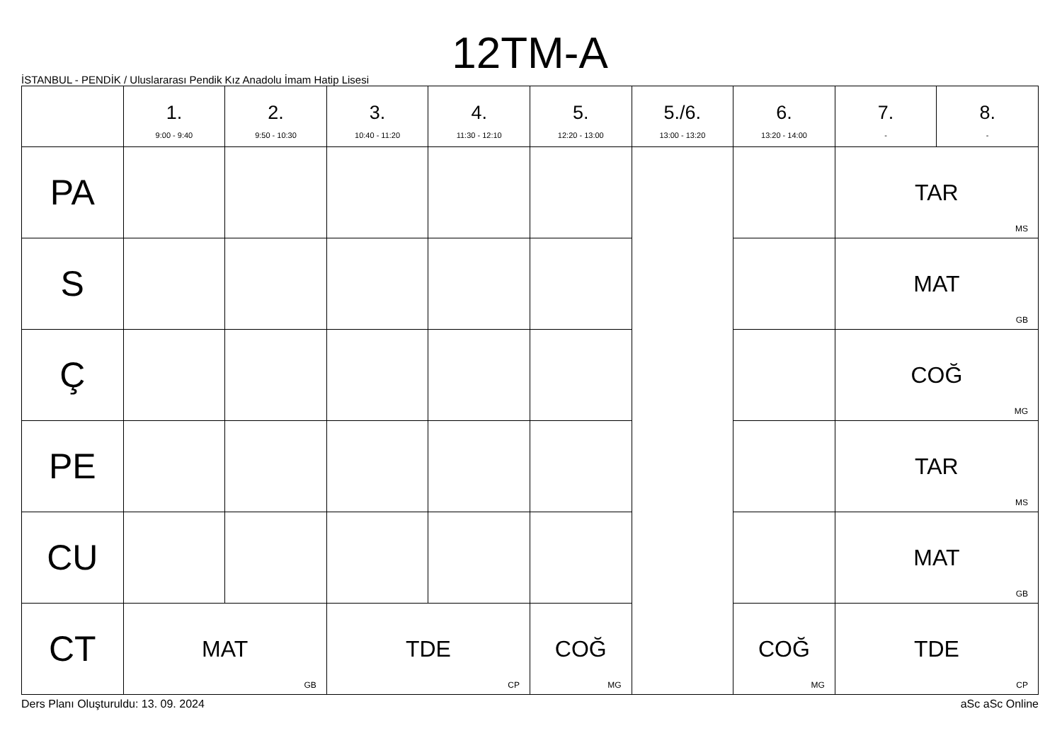12TM-A
İSTANBUL - PENDİK / Uluslararası Pendik Kız Anadolu İmam Hatip Lisesi
| | 1. 9:00 - 9:40 | 2. 9:50 - 10:30 | 3. 10:40 - 11:20 | 4. 11:30 - 12:10 | 5. 12:20 - 13:00 | 5./6. 13:00 - 13:20 | 6. 13:20 - 14:00 | 7. - | 8. - |
| --- | --- | --- | --- | --- | --- | --- | --- | --- | --- |
| PA | | | | | | | | TAR MS | |
| S | | | | | | | | MAT GB | |
| Ç | | | | | | | | COĞ MG | |
| PE | | | | | | | | TAR MS | |
| CU | | | | | | | | MAT GB | |
| CT | MAT GB | | TDE CP | | COĞ MG | | COĞ MG | TDE CP | |
Ders Planı Oluşturuldu: 13. 09. 2024 aSc aSc Online